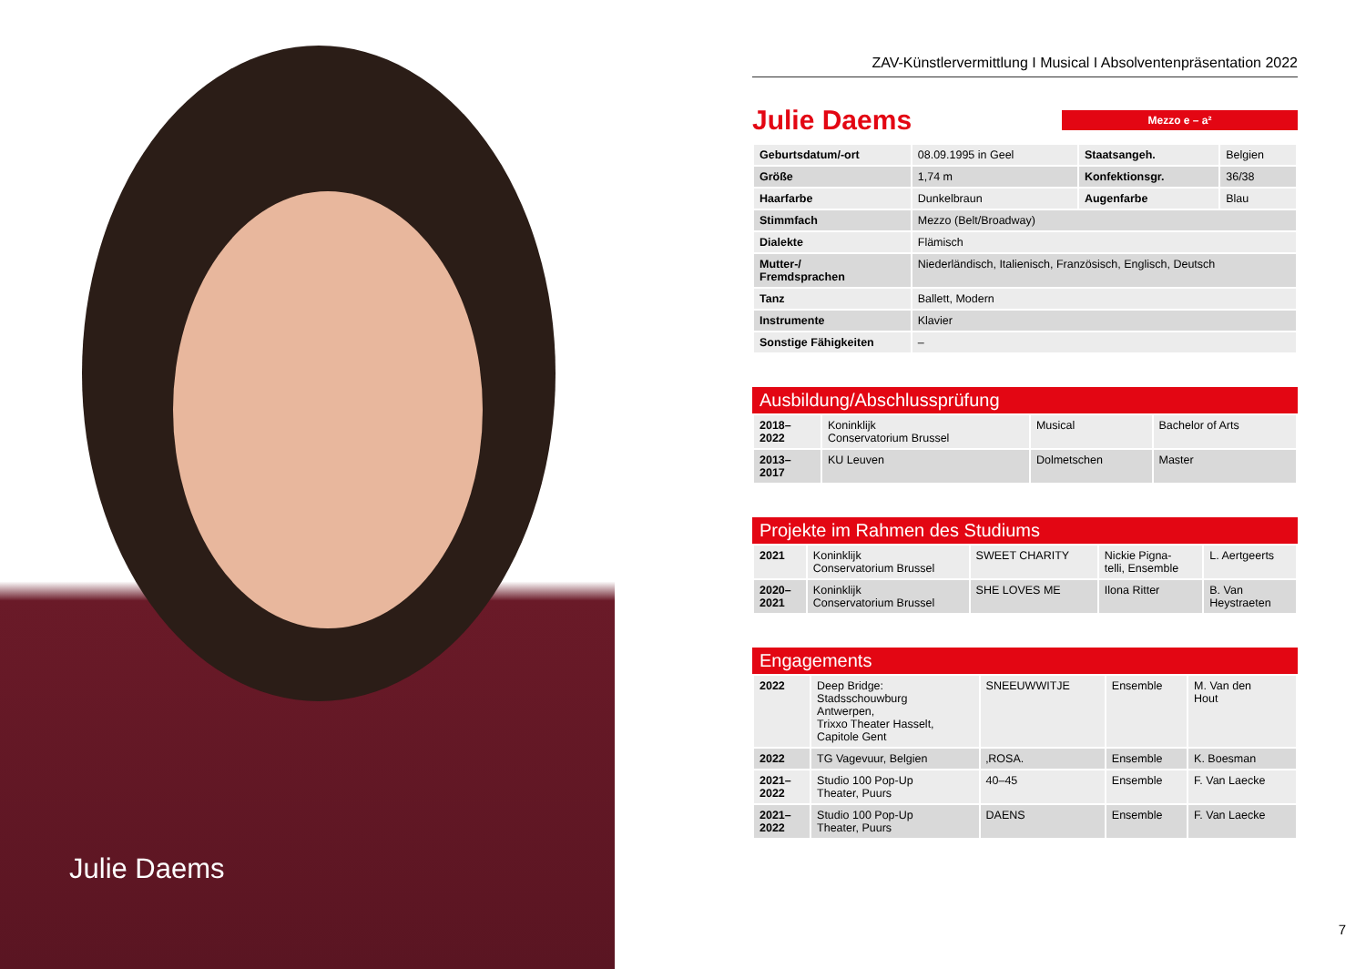Julie Daems
ZAV-Künstlervermittlung I Musical I Absolventenpräsentation 2022
Julie Daems
Mezzo e – a²
| Geburtsdatum/-ort | 08.09.1995 in Geel | Staatsangeh. | Belgien |
| Größe | 1,74 m | Konfektionsgr. | 36/38 |
| Haarfarbe | Dunkelbraun | Augenfarbe | Blau |
| Stimmfach | Mezzo (Belt/Broadway) | | |
| Dialekte | Flämisch | | |
| Mutter-/ Fremdsprachen | Niederländisch, Italienisch, Französisch, Englisch, Deutsch | | |
| Tanz | Ballett, Modern | | |
| Instrumente | Klavier | | |
| Sonstige Fähigkeiten | – | | |
Ausbildung/Abschlussprüfung
| 2018– 2022 | Koninklijk Conservatorium Brussel | Musical | Bachelor of Arts |
| 2013– 2017 | KU Leuven | Dolmetschen | Master |
Projekte im Rahmen des Studiums
| 2021 | Koninklijk Conservatorium Brussel | SWEET CHARITY | Nickie Pigna- telli, Ensemble | L. Aertgeerts |
| 2020– 2021 | Koninklijk Conservatorium Brussel | SHE LOVES ME | Ilona Ritter | B. Van Heystraeten |
Engagements
| 2022 | Deep Bridge: Stadsschouwburg Antwerpen, Trixxo Theater Hasselt, Capitole Gent | SNEEUWWITJE | Ensemble | M. Van den Hout |
| 2022 | TG Vagevuur, Belgien | ‚ROSA. | Ensemble | K. Boesman |
| 2021– 2022 | Studio 100 Pop-Up Theater, Puurs | 40–45 | Ensemble | F. Van Laecke |
| 2021– 2022 | Studio 100 Pop-Up Theater, Puurs | DAENS | Ensemble | F. Van Laecke |
7